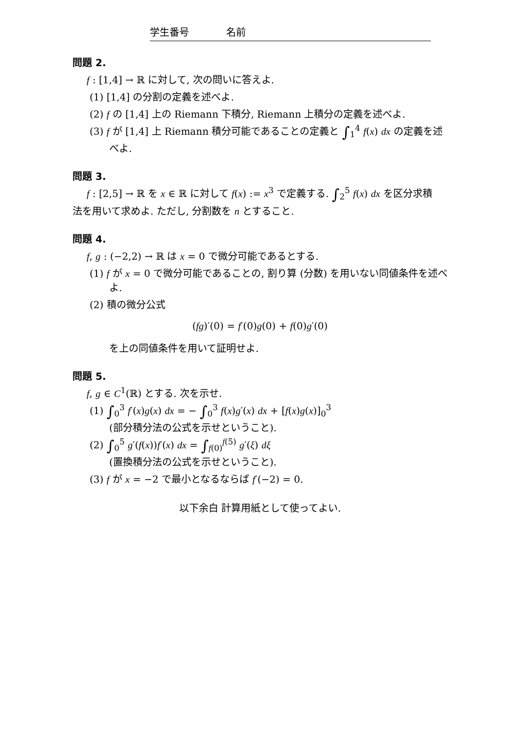学生番号 名前
問題 2.
f : [1,4] → ℝ に対して, 次の問いに答えよ.
(1) [1,4] の分割の定義を述べよ.
(2) f の [1,4] 上の Riemann 下積分, Riemann 上積分の定義を述べよ.
(3) f が [1,4] 上 Riemann 積分可能であることの定義と ∫<sub>1</sub><sup>4</sup> f(x) dx の定義を述べよ.
問題 3.
f : [2,5] → ℝ を x ∈ ℝ に対して f(x) := x<sup>3</sup> で定義する. ∫<sub>2</sub><sup>5</sup> f(x) dx を区分求積法を用いて求めよ. ただし, 分割数を n とすること.
問題 4.
f, g : (−2,2) → ℝ は x = 0 で微分可能であるとする.
(1) f が x = 0 で微分可能であることの, 割り算 (分数) を用いない同値条件を述べよ.
(2) 積の微分公式
(fg)′(0) = f′(0)g(0) + f(0)g′(0)
を上の同値条件を用いて証明せよ.
問題 5.
f, g ∈ C<sup>1</sup>(ℝ) とする. 次を示せ.
(1) ∫<sub>0</sub><sup>3</sup> f′(x)g(x) dx = − ∫<sub>0</sub><sup>3</sup> f(x)g′(x) dx + [f(x)g(x)]<sub>0</sub><sup>3</sup>
(部分積分法の公式を示せということ).
(2) ∫<sub>0</sub><sup>5</sup> g′(f(x))f′(x) dx = ∫<sub>f(0)</sub><sup>f(5)</sup> g′(ξ) dξ
(置換積分法の公式を示せということ).
(3) f が x = −2 で最小となるならば f′(−2) = 0.
以下余白 計算用紙として使ってよい.